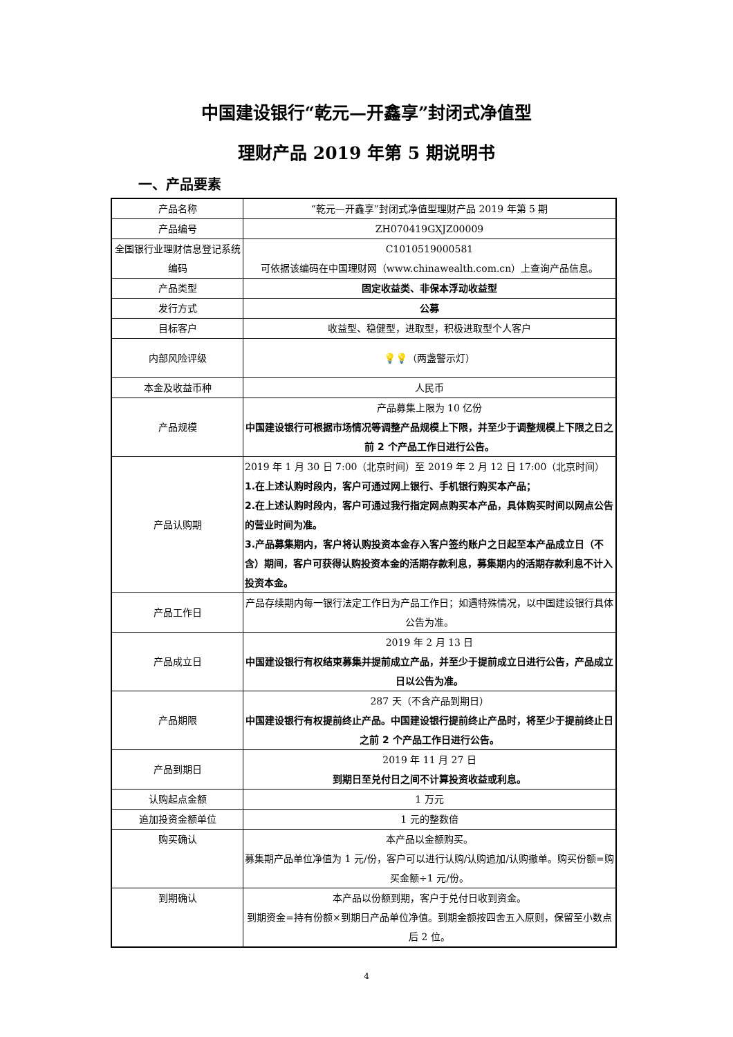中国建设银行“乾元—开鑫享”封闭式净值型
理财产品 2019 年第 5 期说明书
一、产品要素
| 产品名称 | “乾元—开鑫享”封闭式净值型理财产品 2019 年第 5 期 |
| 产品编号 | ZH070419GXJZ00009 |
| 全国银行业理财信息登记系统编码 | C1010519000581 可依据该编码在中国理财网（www.chinawealth.com.cn）上查询产品信息。 |
| 产品类型 | 固定收益类、非保本浮动收益型 |
| 发行方式 | 公募 |
| 目标客户 | 收益型、稳健型，进取型，积极进取型个人客户 |
| 内部风险评级 | 💡💡 （两盏警示灯） |
| 本金及收益币种 | 人民币 |
| 产品规模 | 产品募集上限为 10 亿份 中国建设银行可根据市场情况等调整产品规模上下限，并至少于调整规模上下限之日之前 2 个产品工作日进行公告。 |
| 产品认购期 | 2019 年 1 月 30 日 7:00（北京时间）至 2019 年 2 月 12 日 17:00（北京时间） 1.在上述认购时段内，客户可通过网上银行、手机银行购买本产品； 2.在上述认购时段内，客户可通过我行指定网点购买本产品，具体购买时间以网点公告的营业时间为准。 3.产品募集期内，客户将认购投资本金存入客户签约账户之日起至本产品成立日（不含）期间，客户可获得认购投资本金的活期存款利息，募集期内的活期存款利息不计入投资本金。 |
| 产品工作日 | 产品存续期内每一银行法定工作日为产品工作日；如遇特殊情况，以中国建设银行具体公告为准。 |
| 产品成立日 | 2019 年 2 月 13 日 中国建设银行有权结束募集并提前成立产品，并至少于提前成立日进行公告，产品成立日以公告为准。 |
| 产品期限 | 287 天（不含产品到期日） 中国建设银行有权提前终止产品。中国建设银行提前终止产品时，将至少于提前终止日之前 2 个产品工作日进行公告。 |
| 产品到期日 | 2019 年 11 月 27 日 到期日至兑付日之间不计算投资收益或利息。 |
| 认购起点金额 | 1 万元 |
| 追加投资金额单位 | 1 元的整数倍 |
| 购买确认 | 本产品以金额购买。 募集期产品单位净值为 1 元/份，客户可以进行认购/认购追加/认购撤单。购买份额=购买金额÷1 元/份。 |
| 到期确认 | 本产品以份额到期，客户于兑付日收到资金。 到期资金=持有份额×到期日产品单位净值。到期金额按四舍五入原则，保留至小数点后 2 位。 |
4